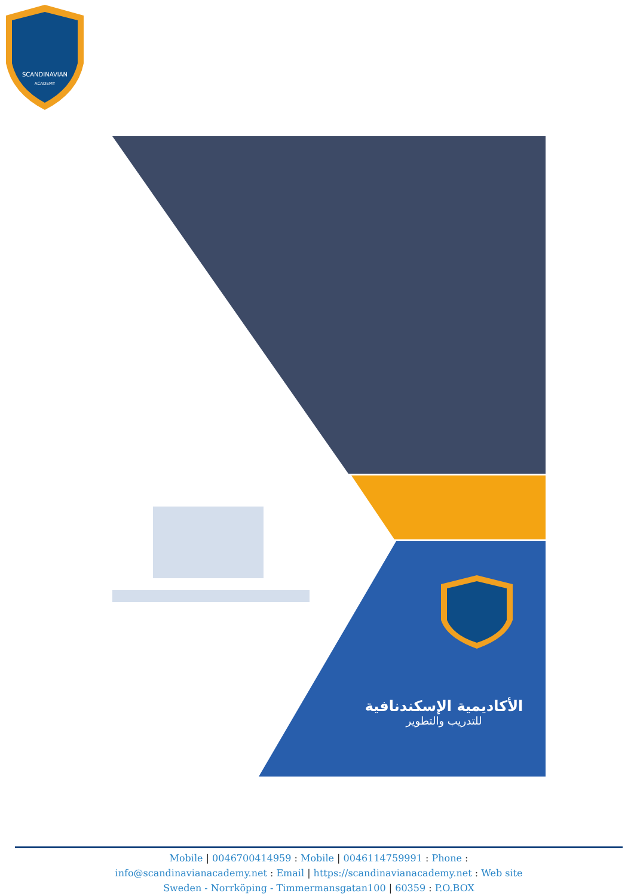SCANDINAVIAN
ACADEMY
الأكاديمية الإسكندنافية
للتدريب والتطوير
Mobile | 0046700414959 : Mobile | 0046114759991 : Phone :
info@scandinavianacademy.net : Email | https://scandinavianacademy.net : Web site
Sweden - Norrköping - Timmermansgatan100 | 60359 : P.O.BOX